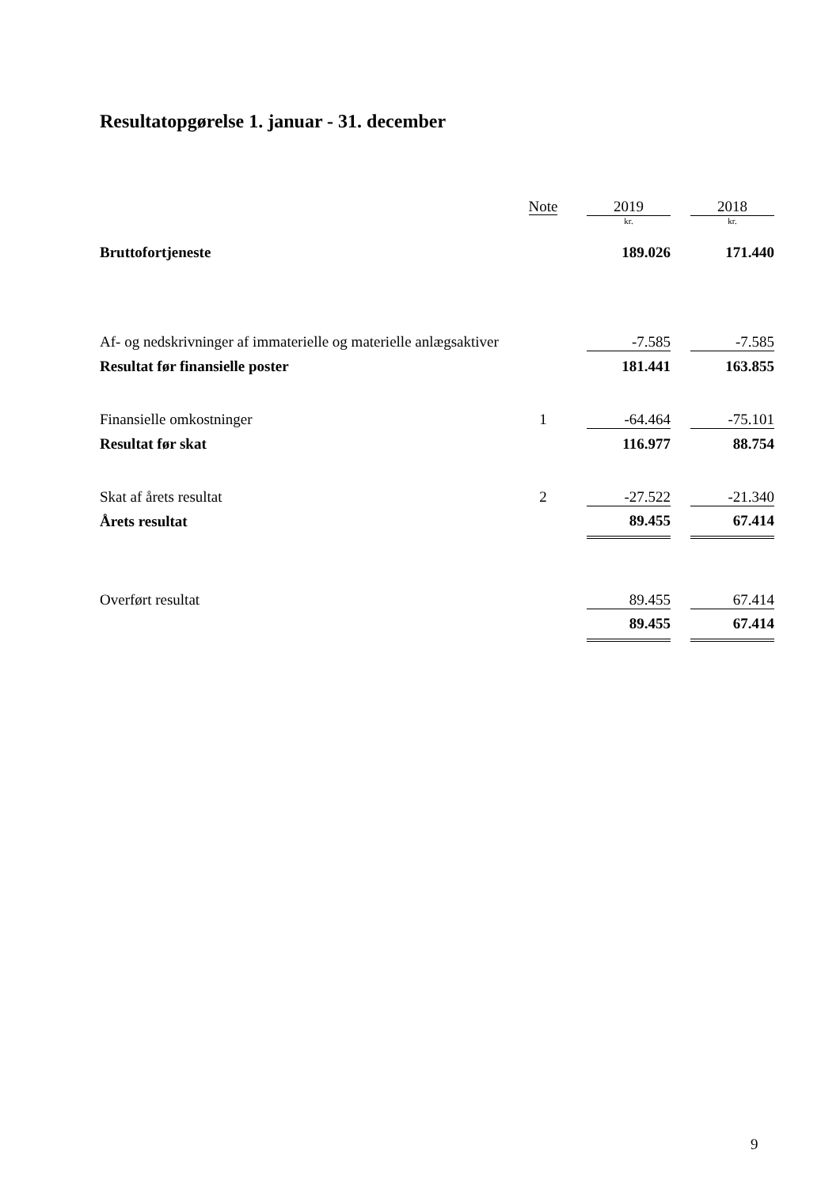Resultatopgørelse 1. januar - 31. december
| | Note | | 2019 | | 2018 |
| --- | --- | --- | --- | --- | --- |
| | | | kr. | | kr. |
| Bruttofortjeneste | | | 189.026 | | 171.440 |
| Af- og nedskrivninger af immaterielle og materielle anlægsaktiver | | | -7.585 | | -7.585 |
| Resultat før finansielle poster | | | 181.441 | | 163.855 |
| Finansielle omkostninger | 1 | | -64.464 | | -75.101 |
| Resultat før skat | | | 116.977 | | 88.754 |
| Skat af årets resultat | 2 | | -27.522 | | -21.340 |
| Årets resultat | | | 89.455 | | 67.414 |
| Overført resultat | | | 89.455 | | 67.414 |
| | | | 89.455 | | 67.414 |
9